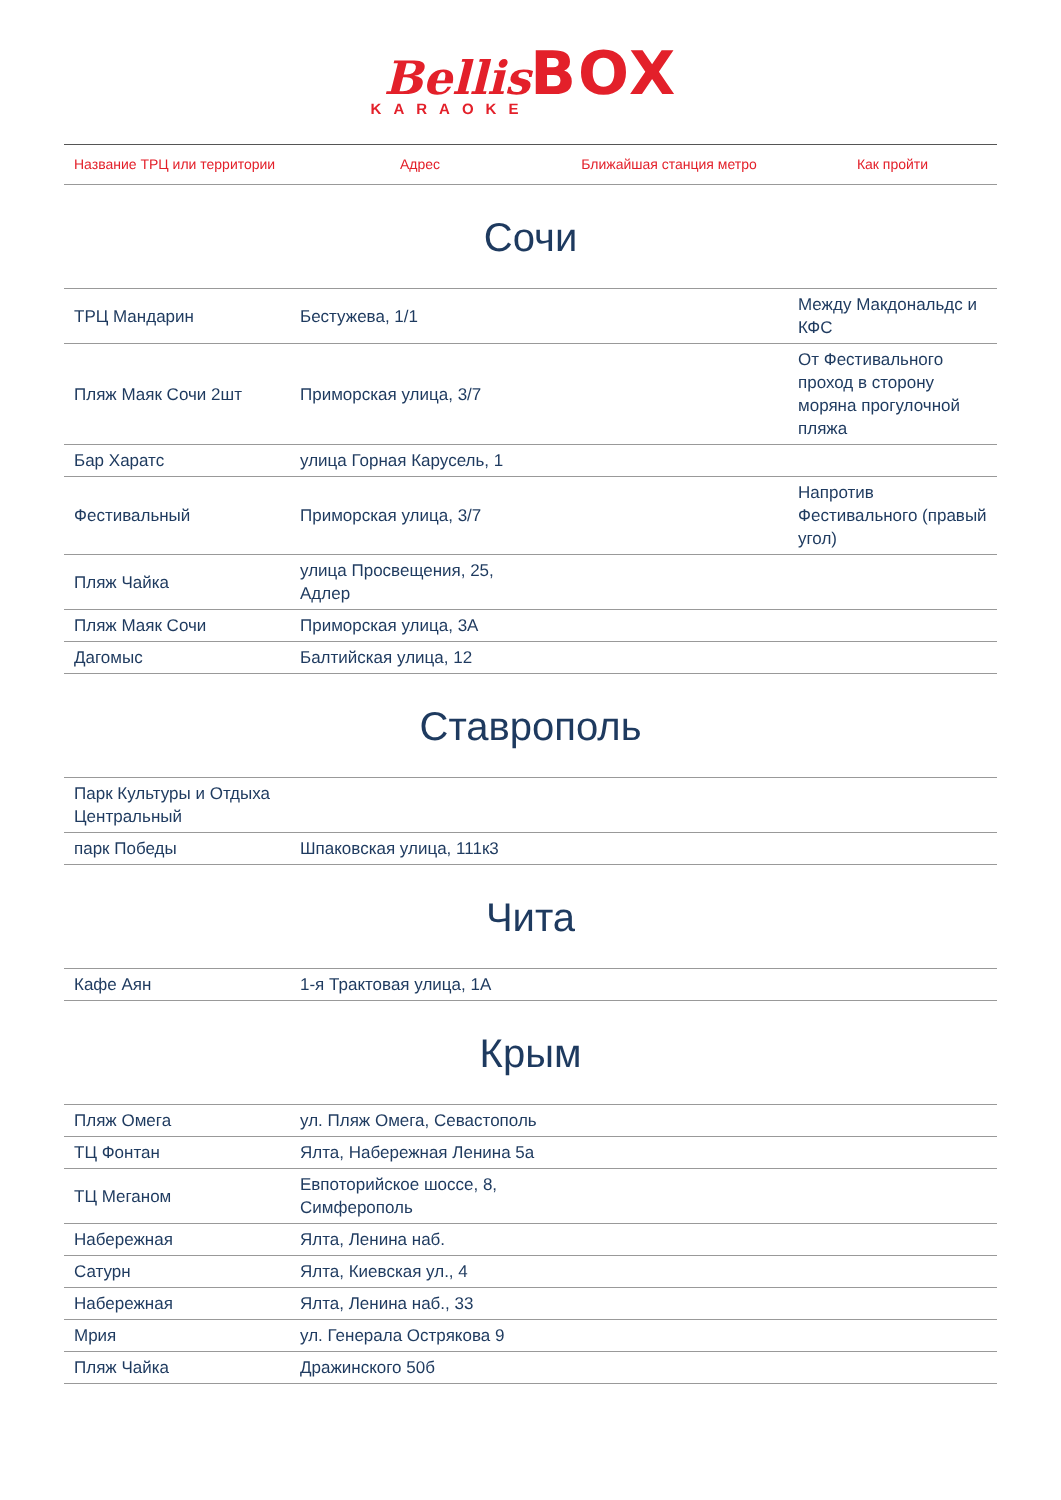Bellis BOX
KARAOKE
| Название ТРЦ или территории | Адрес | Ближайшая станция метро | Как пройти |
| --- | --- | --- | --- |
Сочи
| ТРЦ Мандарин | Бестужева, 1/1 | | Между Макдональдс и КФС |
| Пляж Маяк Сочи 2шт | Приморская улица, 3/7 | | От Фестивального проход в сторону моряна прогулочной пляжа |
| Бар Харатс | улица Горная Карусель, 1 | | |
| Фестивальный | Приморская улица, 3/7 | | Напротив Фестивального (правый угол) |
| Пляж Чайка | улица Просвещения, 25, Адлер | | |
| Пляж Маяк Сочи | Приморская улица, 3А | | |
| Дагомыс | Балтийская улица, 12 | | |
Ставрополь
| Парк Культуры и Отдыха Центральный | | | |
| парк Победы | Шпаковская улица, 111к3 | | |
Чита
| Кафе Аян | 1-я Трактовая улица, 1А | | |
Крым
| Пляж Омега | ул. Пляж Омега, Севастополь | | |
| ТЦ Фонтан | Ялта, Набережная Ленина 5а | | |
| ТЦ Меганом | Евпоторийское шоссе, 8, Симферополь | | |
| Набережная | Ялта, Ленина наб. | | |
| Сатурн | Ялта, Киевская ул., 4 | | |
| Набережная | Ялта, Ленина наб., 33 | | |
| Мрия | ул. Генерала Острякова 9 | | |
| Пляж Чайка | Дражинского 50б | | |